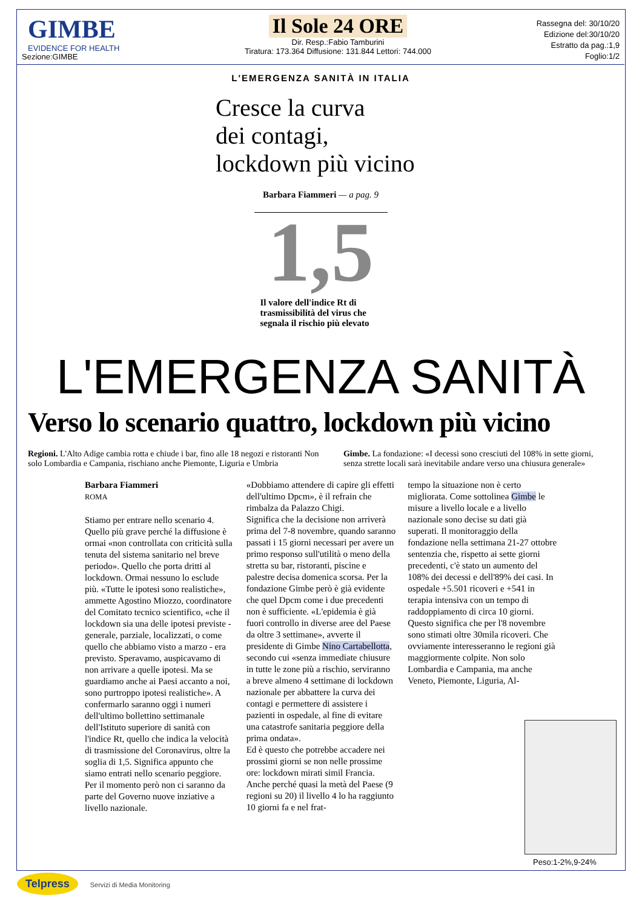GIMBE
EVIDENCE FOR HEALTH
Sezione:GIMBE
Il Sole 24 ORE
Dir. Resp.:Fabio Tamburini
Tiratura: 173.364 Diffusione: 131.844 Lettori: 744.000
Rassegna del: 30/10/20
Edizione del:30/10/20
Estratto da pag.:1,9
Foglio:1/2
L'EMERGENZA SANITÀ IN ITALIA
Cresce la curva
dei contagi,
lockdown più vicino
Barbara Fiammeri — a pag. 9
1,5
Il valore dell'indice Rt di trasmissibilità del virus che segnala il rischio più elevato
L'EMERGENZA SANITÀ
Verso lo scenario quattro, lockdown più vicino
Regioni. L'Alto Adige cambia rotta e chiude i bar, fino alle 18 negozi e ristoranti Non solo Lombardia e Campania, rischiano anche Piemonte, Liguria e Umbria
Gimbe. La fondazione: «I decessi sono cresciuti del 108% in sette giorni, senza strette locali sarà inevitabile andare verso una chiusura generale»
Barbara Fiammeri
ROMA
Stiamo per entrare nello scenario 4. Quello più grave perché la diffusione è ormai «non controllata con criticità sulla tenuta del sistema sanitario nel breve periodo». Quello che porta dritti al lockdown. Ormai nessuno lo esclude più. «Tutte le ipotesi sono realistiche», ammette Agostino Miozzo, coordinatore del Comitato tecnico scientifico, «che il lockdown sia una delle ipotesi previste - generale, parziale, localizzati, o come quello che abbiamo visto a marzo - era previsto. Speravamo, auspicavamo di non arrivare a quelle ipotesi. Ma se guardiamo anche ai Paesi accanto a noi, sono purtroppo ipotesi realistiche». A confermarlo saranno oggi i numeri dell'ultimo bollettino settimanale dell'Istituto superiore di sanità con l'indice Rt, quello che indica la velocità di trasmissione del Coronavirus, oltre la soglia di 1,5. Significa appunto che siamo entrati nello scenario peggiore. Per il momento però non ci saranno da parte del Governo nuove inziative a livello nazionale.
«Dobbiamo attendere di capire gli effetti dell'ultimo Dpcm», è il refrain che rimbalza da Palazzo Chigi.
Significa che la decisione non arriverà prima del 7-8 novembre, quando saranno passati i 15 giorni necessari per avere un primo responso sull'utilità o meno della stretta su bar, ristoranti, piscine e palestre decisa domenica scorsa. Per la fondazione Gimbe però è già evidente che quel Dpcm come i due precedenti non è sufficiente. «L'epidemia è già fuori controllo in diverse aree del Paese da oltre 3 settimane», avverte il presidente di Gimbe Nino Cartabellotta, secondo cui «senza immediate chiusure in tutte le zone più a rischio, serviranno a breve almeno 4 settimane di lockdown nazionale per abbattere la curva dei contagi e permettere di assistere i pazienti in ospedale, al fine di evitare una catastrofe sanitaria peggiore della prima ondata».
Ed è questo che potrebbe accadere nei prossimi giorni se non nelle prossime ore: lockdown mirati simil Francia. Anche perché quasi la metà del Paese (9 regioni su 20) il livello 4 lo ha raggiunto 10 giorni fa e nel frat-
tempo la situazione non è certo migliorata. Come sottolinea Gimbe le misure a livello locale e a livello nazionale sono decise su dati già superati. Il monitoraggio della fondazione nella settimana 21-27 ottobre sentenzia che, rispetto ai sette giorni precedenti, c'è stato un aumento del 108% dei decessi e dell'89% dei casi. In ospedale +5.501 ricoveri e +541 in terapia intensiva con un tempo di raddoppiamento di circa 10 giorni. Questo significa che per l'8 novembre sono stimati oltre 30mila ricoveri. Che ovviamente interesseranno le regioni già maggiormente colpite. Non solo Lombardia e Campania, ma anche Veneto, Piemonte, Liguria, Al-
Peso:1-2%,9-24%
Telpress Servizi di Media Monitoring